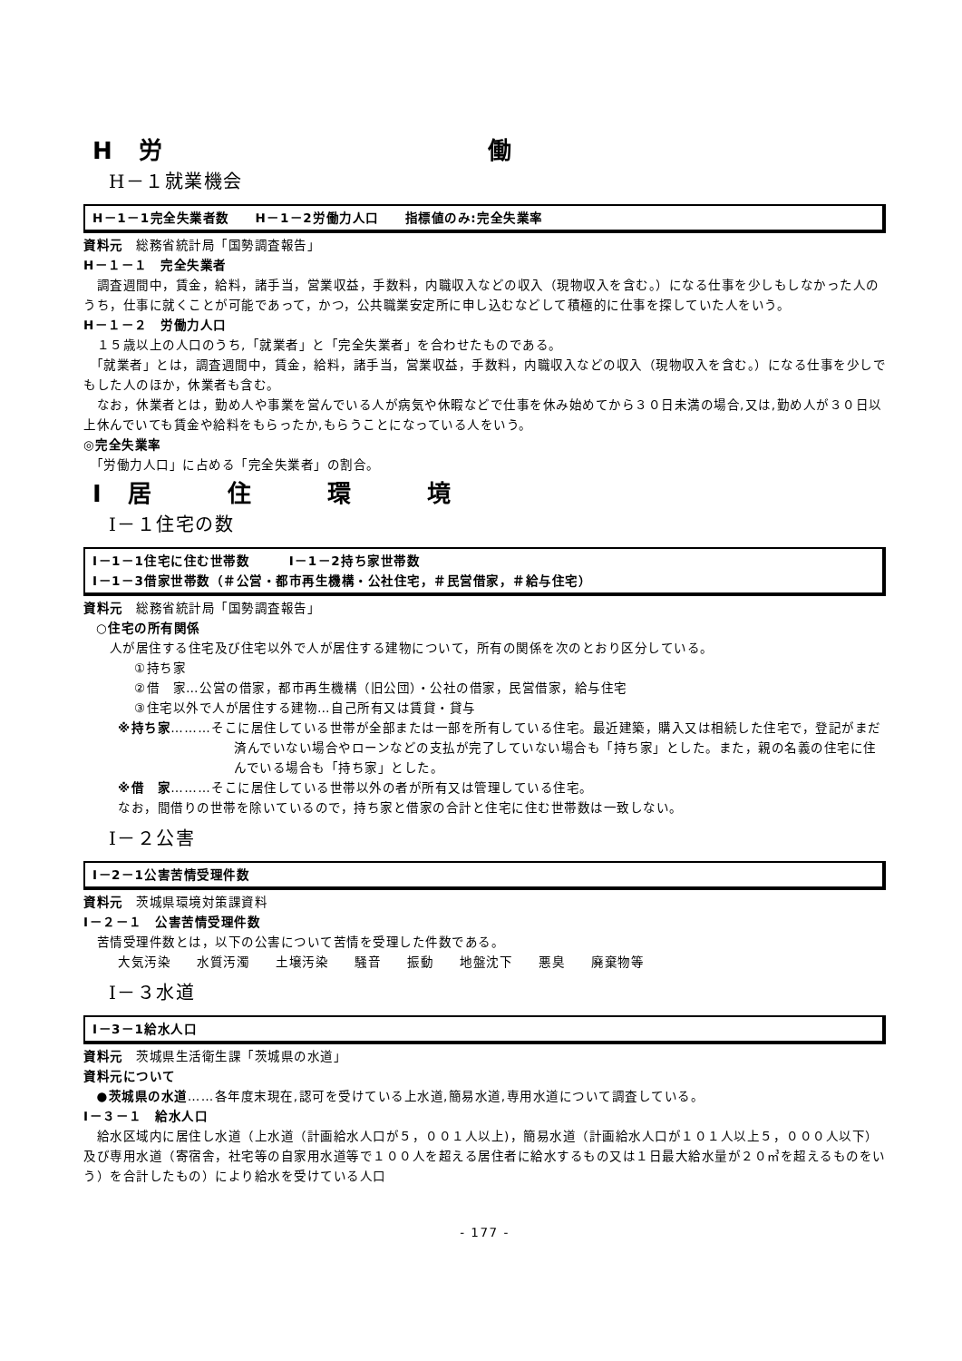H　労　　　　　　　　　　　　　働
H－１就業機会
H－1－1完全失業者数　　H－1－2労働力人口　　指標値のみ:完全失業率
資料元　総務省統計局「国勢調査報告」
H－１－１　完全失業者
　調査週間中，賃金，給料，諸手当，営業収益，手数料，内職収入などの収入（現物収入を含む。）になる仕事を少しもしなかった人のうち，仕事に就くことが可能であって，かつ，公共職業安定所に申し込むなどして積極的に仕事を探していた人をいう。
H－１－２　労働力人口
　１５歳以上の人口のうち,「就業者」と「完全失業者」を合わせたものである。
　「就業者」とは，調査週間中，賃金，給料，諸手当，営業収益，手数料，内職収入などの収入（現物収入を含む。）になる仕事を少しでもした人のほか，休業者も含む。
　なお，休業者とは，勤め人や事業を営んでいる人が病気や休暇などで仕事を休み始めてから３０日未満の場合,又は,勤め人が３０日以上休んでいても賃金や給料をもらったか,もらうことになっている人をいう。
◎完全失業率
　「労働力人口」に占める「完全失業者」の割合。
I　居　　　住　　　環　　　境
I－１住宅の数
I－1－1住宅に住む世帯数　　　I－1－2持ち家世帯数
I－1－3借家世帯数（＃公営・都市再生機構・公社住宅，＃民営借家，＃給与住宅）
資料元　総務省統計局「国勢調査報告」
○住宅の所有関係
　人が居住する住宅及び住宅以外で人が居住する建物について，所有の関係を次のとおり区分している。
①持ち家
②借　家…公営の借家，都市再生機構（旧公団）・公社の借家，民営借家，給与住宅
③住宅以外で人が居住する建物…自己所有又は賃貸・貸与
※持ち家………そこに居住している世帯が全部または一部を所有している住宅。最近建築，購入又は相続した住宅で，登記がまだ済んでいない場合やローンなどの支払が完了していない場合も「持ち家」とした。また，親の名義の住宅に住んでいる場合も「持ち家」とした。
※借　家………そこに居住している世帯以外の者が所有又は管理している住宅。
なお，間借りの世帯を除いているので，持ち家と借家の合計と住宅に住む世帯数は一致しない。
I－２公害
I－2－1公害苦情受理件数
資料元　茨城県環境対策課資料
I－２－１　公害苦情受理件数
　苦情受理件数とは，以下の公害について苦情を受理した件数である。
大気汚染　　水質汚濁　　土壌汚染　　騒音　　振動　　地盤沈下　　悪臭　　廃棄物等
I－３水道
I－3－1給水人口
資料元　茨城県生活衛生課「茨城県の水道」
資料元について
　●茨城県の水道……各年度末現在,認可を受けている上水道,簡易水道,専用水道について調査している。
I－３－１　給水人口
　給水区域内に居住し水道（上水道（計画給水人口が５，００１人以上)，簡易水道（計画給水人口が１０１人以上５，０００人以下）及び専用水道（寄宿舎，社宅等の自家用水道等で１００人を超える居住者に給水するもの又は１日最大給水量が２０㎥を超えるものをいう）を合計したもの）により給水を受けている人口
- 177 -